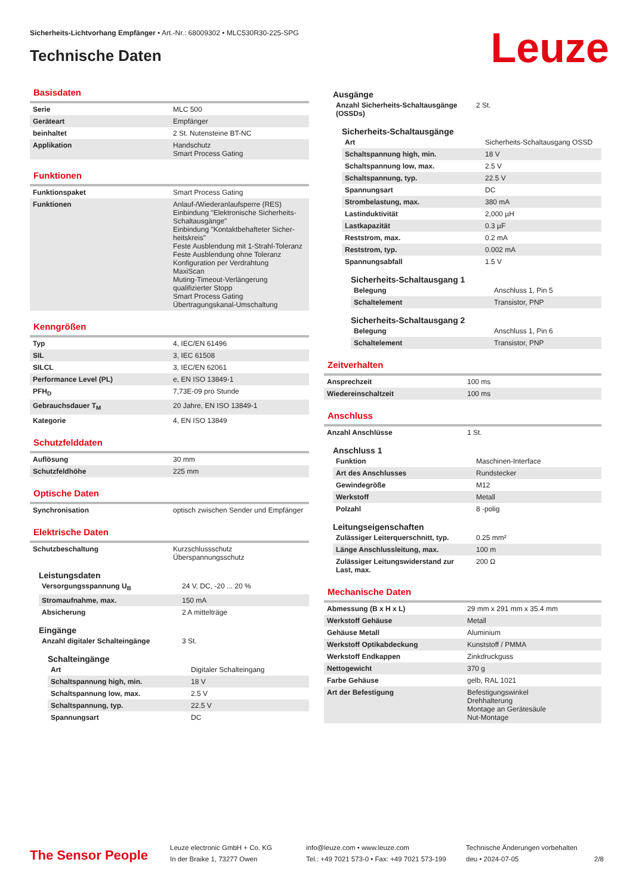Sicherheits-Lichtvorhang Empfänger • Art.-Nr.: 68009302 • MLC530R30-225-SPG
Technische Daten Leuze
Basisdaten
| Serie | MLC 500 |
| Geräteart | Empfänger |
| beinhaltet | 2 St. Nutensteine BT-NC |
| Applikation | Handschutz Smart Process Gating |
Funktionen
| Funktionspaket | Smart Process Gating |
| Funktionen | Anlauf-/Wiederanlaufsperre (RES) Einbindung "Elektronische Sicherheits-Schaltausgänge" Einbindung "Kontaktbehafteter Sicher-heitskreis" Feste Ausblendung mit 1-Strahl-Toleranz Feste Ausblendung ohne Toleranz Konfiguration per Verdrahtung MaxiScan Muting-Timeout-Verlängerung qualifizierter Stopp Smart Process Gating Übertragungskanal-Umschaltung |
Kenngrößen
| Typ | 4, IEC/EN 61496 |
| SIL | 3, IEC 61508 |
| SILCL | 3, IEC/EN 62061 |
| Performance Level (PL) | e, EN ISO 13849-1 |
| PFH<sub>D</sub> | 7,73E-09 pro Stunde |
| Gebrauchsdauer T<sub>M</sub> | 20 Jahre, EN ISO 13849-1 |
| Kategorie | 4, EN ISO 13849 |
Schutzfelddaten
| Auflösung | 30 mm |
| Schutzfeldhöhe | 225 mm |
Optische Daten
| Synchronisation | optisch zwischen Sender und Empfänger |
Elektrische Daten
| Schutzbeschaltung | Kurzschlussschutz Überspannungsschutz |
Leistungsdaten
| Versorgungsspannung U<sub>B</sub> | 24 V, DC, -20 ... 20 % |
| Stromaufnahme, max. | 150 mA |
| Absicherung | 2 A mittelträge |
Eingänge
| Anzahl digitaler Schalteingänge | 3 St. |
Schalteingänge
| Art | Digitaler Schalteingang |
| Schaltspannung high, min. | 18 V |
| Schaltspannung low, max. | 2.5 V |
| Schaltspannung, typ. | 22.5 V |
| Spannungsart | DC |
Ausgänge
| Anzahl Sicherheits-Schaltausgänge (OSSDs) | 2 St. |
Sicherheits-Schaltausgänge
| Art | Sicherheits-Schaltausgang OSSD |
| Schaltspannung high, min. | 18 V |
| Schaltspannung low, max. | 2.5 V |
| Schaltspannung, typ. | 22.5 V |
| Spannungsart | DC |
| Strombelastung, max. | 380 mA |
| Lastinduktivität | 2,000 µH |
| Lastkapazität | 0.3 µF |
| Reststrom, max. | 0.2 mA |
| Reststrom, typ. | 0.002 mA |
| Spannungsabfall | 1.5 V |
Sicherheits-Schaltausgang 1
| Belegung | Anschluss 1, Pin 5 |
| Schaltelement | Transistor, PNP |
Sicherheits-Schaltausgang 2
| Belegung | Anschluss 1, Pin 6 |
| Schaltelement | Transistor, PNP |
Zeitverhalten
| Ansprechzeit | 100 ms |
| Wiedereinschaltzeit | 100 ms |
Anschluss
| Anzahl Anschlüsse | 1 St. |
Anschluss 1
| Funktion | Maschinen-Interface |
| Art des Anschlusses | Rundstecker |
| Gewindegröße | M12 |
| Werkstoff | Metall |
| Polzahl | 8 -polig |
Leitungseigenschaften
| Zulässiger Leiterquerschnitt, typ. | 0.25 mm² |
| Länge Anschlussleitung, max. | 100 m |
| Zulässiger Leitungswiderstand zur Last, max. | 200 Ω |
Mechanische Daten
| Abmessung (B x H x L) | 29 mm x 291 mm x 35.4 mm |
| Werkstoff Gehäuse | Metall |
| Gehäuse Metall | Aluminium |
| Werkstoff Optikabdeckung | Kunststoff / PMMA |
| Werkstoff Endkappen | Zinkdruckguss |
| Nettogewicht | 370 g |
| Farbe Gehäuse | gelb, RAL 1021 |
| Art der Befestigung | Befestigungswinkel Drehhalterung Montage an Gerätesäule Nut-Montage |
The Sensor People
Leuze electronic GmbH + Co. KG
In der Braike 1, 73277 Owen
info@leuze.com • www.leuze.com
Tel.: +49 7021 573-0 • Fax: +49 7021 573-199
Technische Änderungen vorbehalten
deu • 2024-07-05
2/8